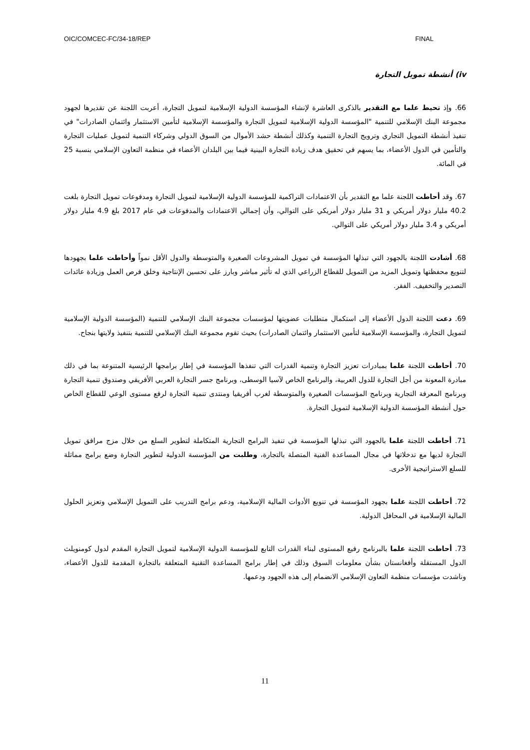OIC/COMCEC-FC/34-18/REP FINAL
iv) أنشطة تمويل التجارة
66. وإذ تحيط علما مع التقدير بالذكرى العاشرة لإنشاء المؤسسة الدولية الإسلامية لتمويل التجارة، أعربت اللجنة عن تقديرها لجهود مجموعة البنك الإسلامي للتنمية "المؤسسة الدولية الإسلامية لتمويل التجارة والمؤسسة الإسلامية لتأمين الاستثمار وائتمان الصادرات" في تنفيذ أنشطة التمويل التجاري وترويج التجارة التنمية وكذلك أنشطة حشد الأموال من السوق الدولي وشركاء التنمية لتمويل عمليات التجارة والتأمين في الدول الأعضاء، بما يسهم في تحقيق هدف زيادة التجارة البينية فيما بين البلدان الأعضاء في منظمة التعاون الإسلامي بنسبة 25 في المائة.
67. وقد أحاطت اللجنة علما مع التقدير بأن الاعتمادات التراكمية للمؤسسة الدولية الإسلامية لتمويل التجارة ومدفوعات تمويل التجارة بلغت 40.2 مليار دولار أمريكي و 31 مليار دولار أمريكي على التوالي، وأن إجمالي الاعتمادات والمدفوعات في عام 2017 بلغ 4.9 مليار دولار أمريكي و 3.4 مليار دولار أمريكي على التوالي.
68. أشادت اللجنة بالجهود التي تبذلها المؤسسة في تمويل المشروعات الصغيرة والمتوسطة والدول الأقل نمواً وأحاطت علما بجهودها لتنويع محفظتها وتمويل المزيد من التمويل للقطاع الزراعي الذي له تأثير مباشر وبارز على تحسين الإنتاجية وخلق فرص العمل وزيادة عائدات التصدير والتخفيف. الفقر.
69. دعت اللجنة الدول الأعضاء إلى استكمال متطلبات عضويتها لمؤسسات مجموعة البنك الإسلامي للتنمية (المؤسسة الدولية الإسلامية لتمويل التجارة، والمؤسسة الإسلامية لتأمين الاستثمار وائتمان الصادرات) بحيث تقوم مجموعة البنك الإسلامي للتنمية بتنفيذ ولايتها بنجاح.
70. أحاطت اللجنة علما بمبادرات تعزيز التجارة وتنمية القدرات التي تنفذها المؤسسة في إطار برامجها الرئيسية المتنوعة بما في ذلك مبادرة المعونة من أجل التجارة للدول العربية، والبرنامج الخاص لآسيا الوسطى، وبرنامج جسر التجارة العربي الأفريقي وصندوق تنمية التجارة وبرنامج المعرفة التجارية وبرنامج المؤسسات الصغيرة والمتوسطة لغرب أفريقيا ومنتدى تنمية التجارة لرفع مستوى الوعي للقطاع الخاص حول أنشطة المؤسسة الدولية الإسلامية لتمويل التجارة.
71. أحاطت اللجنة علما بالجهود التي تبذلها المؤسسة في تنفيذ البرامج التجارية المتكاملة لتطوير السلع من خلال مزج مرافق تمويل التجارة لديها مع تدخلاتها في مجال المساعدة الفنية المتصلة بالتجارة، وطلبت من المؤسسة الدولية لتطوير التجارة وضع برامج مماثلة للسلع الاستراتيجية الأخرى.
72. أحاطت اللجنة علما بجهود المؤسسة في تنويع الأدوات المالية الإسلامية، ودعم برامج التدريب على التمويل الإسلامي وتعزيز الحلول المالية الإسلامية في المحافل الدولية.
73. أحاطت اللجنة علما بالبرنامج رفيع المستوى لبناء القدرات التابع للمؤسسة الدولية الإسلامية لتمويل التجارة المقدم لدول كومنويلث الدول المستقلة وأفغانستان بشأن معلومات السوق وذلك في إطار برامج المساعدة التقنية المتعلقة بالتجارة المقدمة للدول الأعضاء، وناشدت مؤسسات منظمة التعاون الإسلامي الانضمام إلى هذه الجهود ودعمها.
11